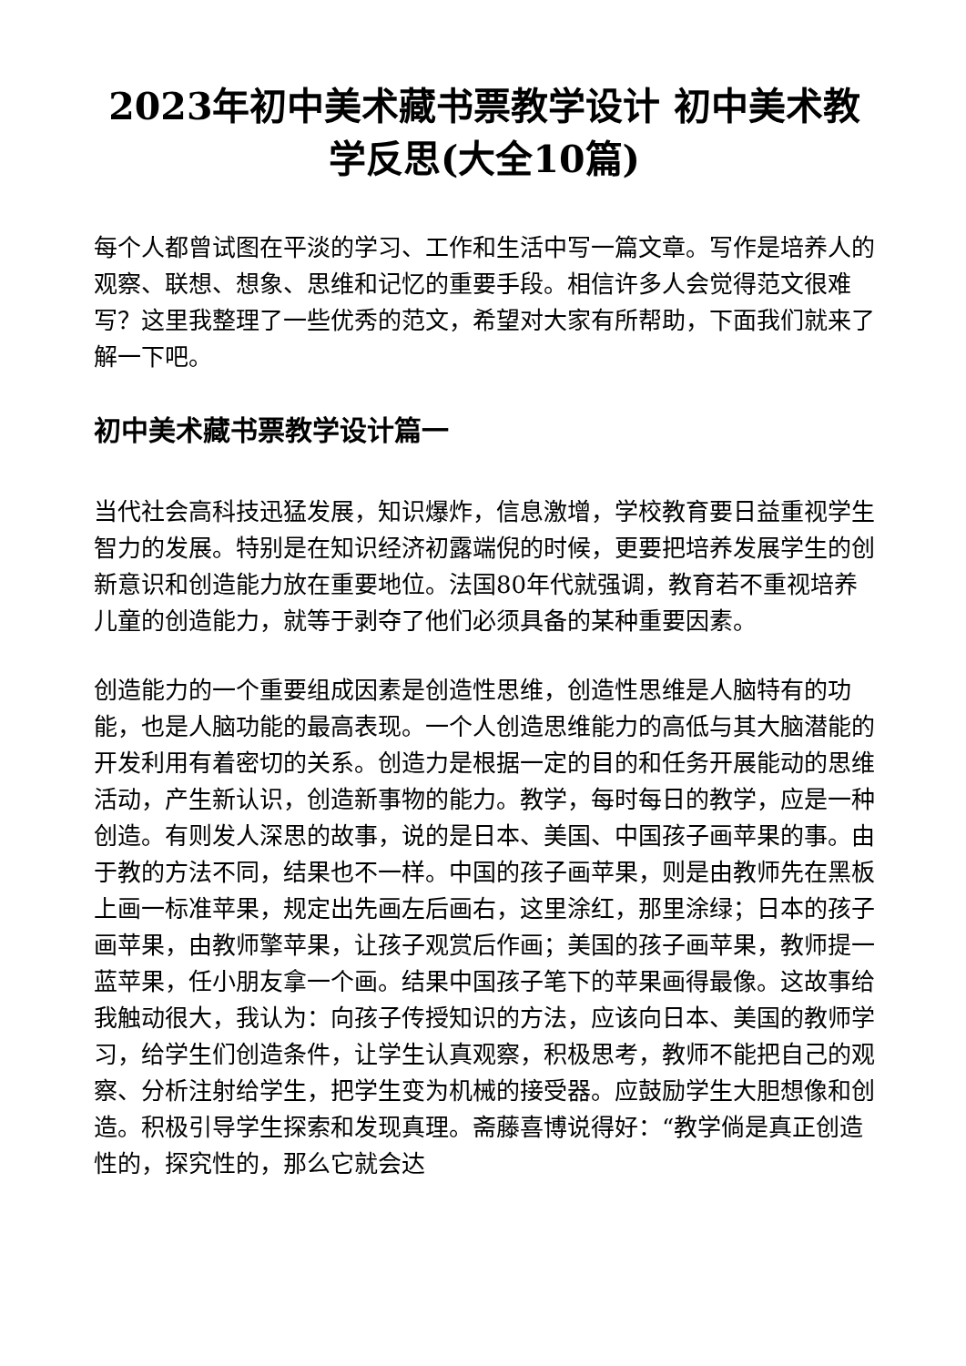2023年初中美术藏书票教学设计 初中美术教学反思(大全10篇)
每个人都曾试图在平淡的学习、工作和生活中写一篇文章。写作是培养人的观察、联想、想象、思维和记忆的重要手段。相信许多人会觉得范文很难写？这里我整理了一些优秀的范文，希望对大家有所帮助，下面我们就来了解一下吧。
初中美术藏书票教学设计篇一
当代社会高科技迅猛发展，知识爆炸，信息激增，学校教育要日益重视学生智力的发展。特别是在知识经济初露端倪的时候，更要把培养发展学生的创新意识和创造能力放在重要地位。法国80年代就强调，教育若不重视培养儿童的创造能力，就等于剥夺了他们必须具备的某种重要因素。
创造能力的一个重要组成因素是创造性思维，创造性思维是人脑特有的功能，也是人脑功能的最高表现。一个人创造思维能力的高低与其大脑潜能的开发利用有着密切的关系。创造力是根据一定的目的和任务开展能动的思维活动，产生新认识，创造新事物的能力。教学，每时每日的教学，应是一种创造。有则发人深思的故事，说的是日本、美国、中国孩子画苹果的事。由于教的方法不同，结果也不一样。中国的孩子画苹果，则是由教师先在黑板上画一标准苹果，规定出先画左后画右，这里涂红，那里涂绿；日本的孩子画苹果，由教师擎苹果，让孩子观赏后作画；美国的孩子画苹果，教师提一蓝苹果，任小朋友拿一个画。结果中国孩子笔下的苹果画得最像。这故事给我触动很大，我认为：向孩子传授知识的方法，应该向日本、美国的教师学习，给学生们创造条件，让学生认真观察，积极思考，教师不能把自己的观察、分析注射给学生，把学生变为机械的接受器。应鼓励学生大胆想像和创造。积极引导学生探索和发现真理。斋藤喜博说得好：“教学倘是真正创造性的，探究性的，那么它就会达